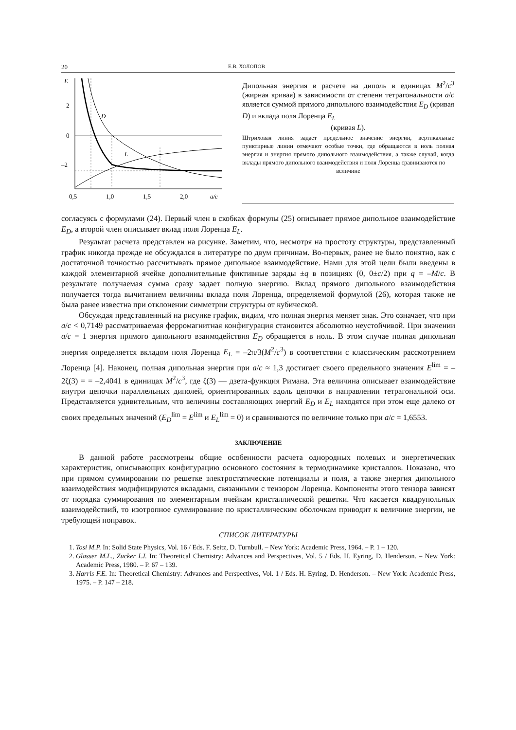20 Е.В. ХОЛОПОВ
E
2
0
–2
0,5
1,0
1,5
2,0
a/c
D
L
Дипольная энергия в расчете на диполь в единицах M<sup>2</sup>/c<sup>3</sup> (жирная кривая) в зависимости от степени тетрагональности a/c является суммой прямого дипольного взаимодействия E<sub>D</sub> (кривая D) и вклада поля Лоренца E<sub>L</sub>
(кривая L).
Штриховая линия задает предельное значение энергии, вертикальные пунктирные линии отмечают особые точки, где обращаются в ноль полная энергия и энергия прямого дипольного взаимодействия, а также случай, когда вклады прямого дипольного взаимодействия и поля Лоренца сравниваются по
величине
согласуясь с формулами (24). Первый член в скобках формулы (25) описывает прямое дипольное взаимодействие E<sub>D</sub>, а второй член описывает вклад поля Лоренца E<sub>L</sub>.
Результат расчета представлен на рисунке. Заметим, что, несмотря на простоту структуры, представленный график никогда прежде не обсуждался в литературе по двум причинам. Во-первых, ранее не было понятно, как с достаточной точностью рассчитывать прямое дипольное взаимодействие. Нами для этой цели были введены в каждой элементарной ячейке дополнительные фиктивные заряды ±q в позициях (0, 0±c/2) при q = –M/c. В результате получаемая сумма сразу задает полную энергию. Вклад прямого дипольного взаимодействия получается тогда вычитанием величины вклада поля Лоренца, определяемой формулой (26), которая также не была ранее известна при отклонении симметрии структуры от кубической.
Обсуждая представленный на рисунке график, видим, что полная энергия меняет знак. Это означает, что при a/c < 0,7149 рассматриваемая ферромагнитная конфигурация становится абсолютно неустойчивой. При значении a/c = 1 энергия прямого дипольного взаимодействия E<sub>D</sub> обращается в ноль. В этом случае полная дипольная энергия определяется вкладом поля Лоренца E<sub>L</sub> = –2π/3(M<sup>2</sup>/c<sup>3</sup>) в соответствии с классическим рассмотрением Лоренца [4]. Наконец, полная дипольная энергия при a/c ≈ 1,3 достигает своего предельного значения E<sup>lim</sup> = –2ζ(3) = = –2,4041 в единицах M<sup>2</sup>/c<sup>3</sup>, где ζ(3) — дзета-функция Римана. Эта величина описывает взаимодействие внутри цепочки параллельных диполей, ориентированных вдоль цепочки в направлении тетрагональной оси. Представляется удивительным, что величины составляющих энергий E<sub>D</sub> и E<sub>L</sub> находятся при этом еще далеко от своих предельных значений (E<sub>D</sub><sup>lim</sup> = E<sup>lim</sup> и E<sub>L</sub><sup>lim</sup> = 0) и сравниваются по величине только при a/c = 1,6553.
ЗАКЛЮЧЕНИЕ
В данной работе рассмотрены общие особенности расчета однородных полевых и энергетических характеристик, описывающих конфигурацию основного состояния в термодинамике кристаллов. Показано, что при прямом суммировании по решетке электростатические потенциалы и поля, а также энергия дипольного взаимодействия модифицируются вкладами, связанными с тензором Лоренца. Компоненты этого тензора зависят от порядка суммирования по элементарным ячейкам кристаллической решетки. Что касается квадрупольных взаимодействий, то изотропное суммирование по кристаллическим оболочкам приводит к величине энергии, не требующей поправок.
СПИСОК ЛИТЕРАТУРЫ
1. Tosi M.P. In: Solid State Physics, Vol. 16 / Eds. F. Seitz, D. Turnbull. – New York: Academic Press, 1964. – P. 1 – 120.
2. Glasser M.L., Zucker I.J. In: Theoretical Chemistry: Advances and Perspectives, Vol. 5 / Eds. H. Eyring, D. Henderson. – New York: Academic Press, 1980. – P. 67 – 139.
3. Harris F.E. In: Theoretical Chemistry: Advances and Perspectives, Vol. 1 / Eds. H. Eyring, D. Henderson. – New York: Academic Press, 1975. – P. 147 – 218.